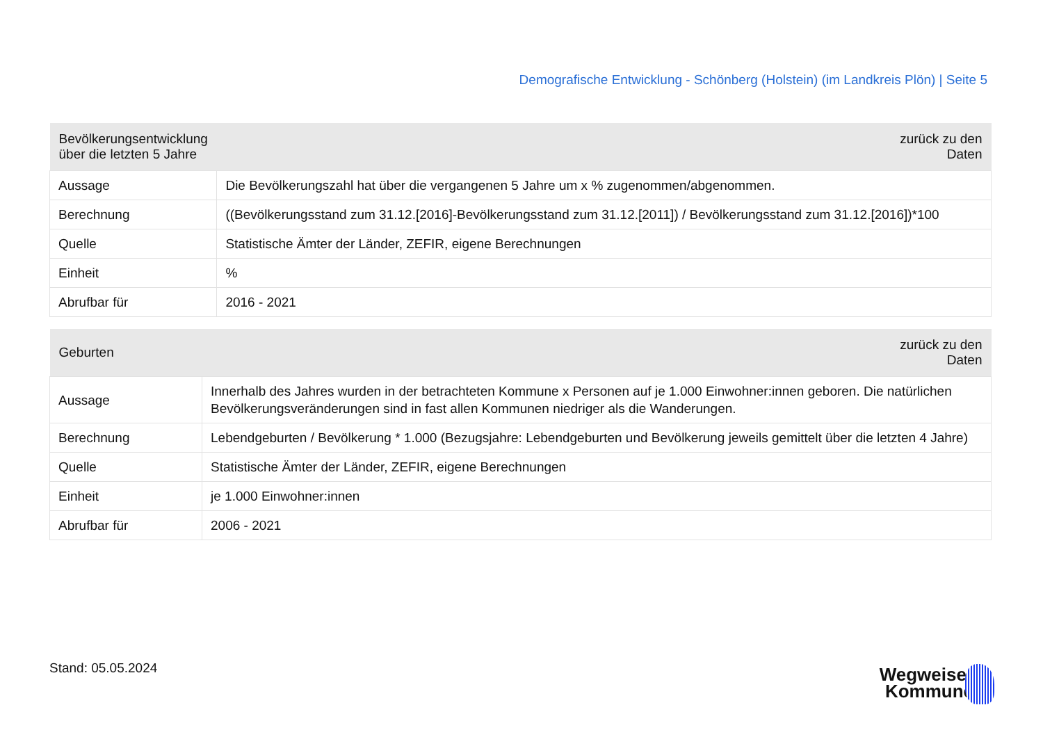Demografische Entwicklung - Schönberg (Holstein) (im Landkreis Plön) | Seite 5
| Bevölkerungsentwicklung über die letzten 5 Jahre | zurück zu den Daten |
| --- | --- |
| Aussage | Die Bevölkerungszahl hat über die vergangenen 5 Jahre um x % zugenommen/abgenommen. |
| Berechnung | ((Bevölkerungsstand zum 31.12.[2016]-Bevölkerungsstand zum 31.12.[2011]) / Bevölkerungsstand zum 31.12.[2016])*100 |
| Quelle | Statistische Ämter der Länder, ZEFIR, eigene Berechnungen |
| Einheit | % |
| Abrufbar für | 2016 - 2021 |
| Geburten | zurück zu den Daten |
| --- | --- |
| Aussage | Innerhalb des Jahres wurden in der betrachteten Kommune x Personen auf je 1.000 Einwohner:innen geboren. Die natürlichen Bevölkerungsveränderungen sind in fast allen Kommunen niedriger als die Wanderungen. |
| Berechnung | Lebendgeburten / Bevölkerung * 1.000 (Bezugsjahre: Lebendgeburten und Bevölkerung jeweils gemittelt über die letzten 4 Jahre) |
| Quelle | Statistische Ämter der Länder, ZEFIR, eigene Berechnungen |
| Einheit | je 1.000 Einwohner:innen |
| Abrufbar für | 2006 - 2021 |
Stand: 05.05.2024
Wegweiser
Kommune